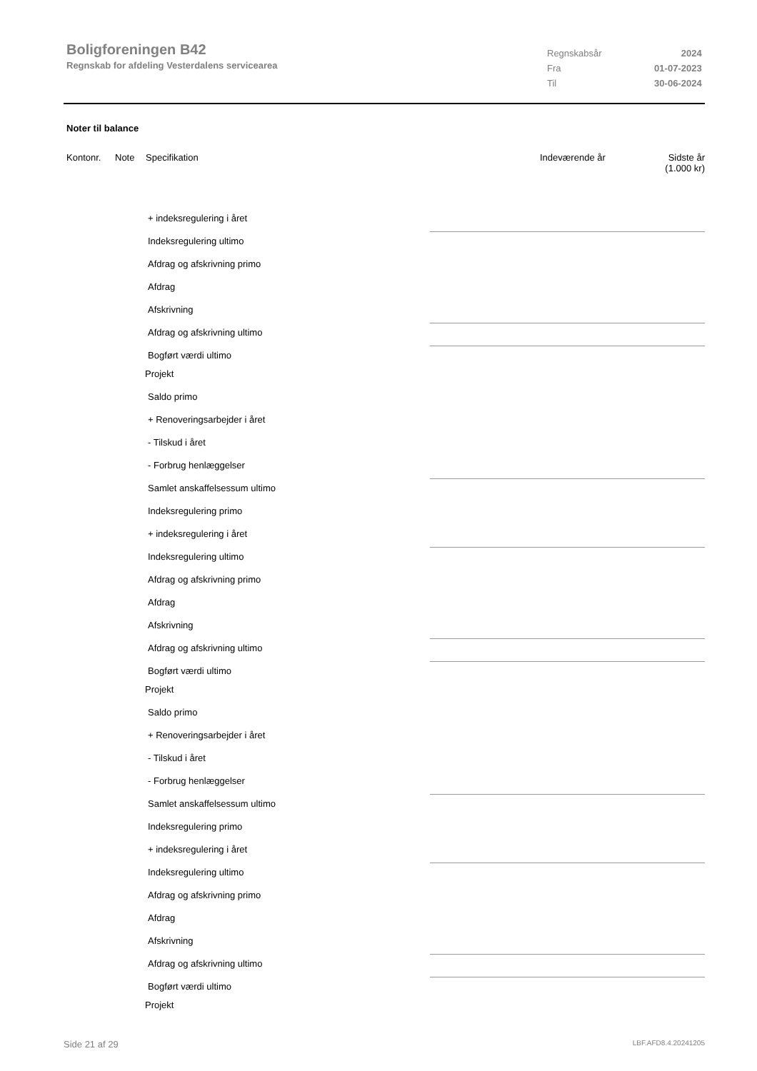Boligforeningen B42
Regnskab for afdeling Vesterdalens servicearea
| Regnskabsår | 2024 |
| Fra | 01-07-2023 |
| Til | 30-06-2024 |
Noter til balance
Kontonr. Note Specifikation Indeværende år Sidste år
(1.000 kr)
+ indeksregulering i året
Indeksregulering ultimo
Afdrag og afskrivning primo
Afdrag
Afskrivning
Afdrag og afskrivning ultimo
Bogført værdi ultimo
Projekt
Saldo primo
+ Renoveringsarbejder i året
- Tilskud i året
- Forbrug henlæggelser
Samlet anskaffelsessum ultimo
Indeksregulering primo
+ indeksregulering i året
Indeksregulering ultimo
Afdrag og afskrivning primo
Afdrag
Afskrivning
Afdrag og afskrivning ultimo
Bogført værdi ultimo
Projekt
Saldo primo
+ Renoveringsarbejder i året
- Tilskud i året
- Forbrug henlæggelser
Samlet anskaffelsessum ultimo
Indeksregulering primo
+ indeksregulering i året
Indeksregulering ultimo
Afdrag og afskrivning primo
Afdrag
Afskrivning
Afdrag og afskrivning ultimo
Bogført værdi ultimo
Projekt
Side 21 af 29 LBF.AFD8.4.20241205